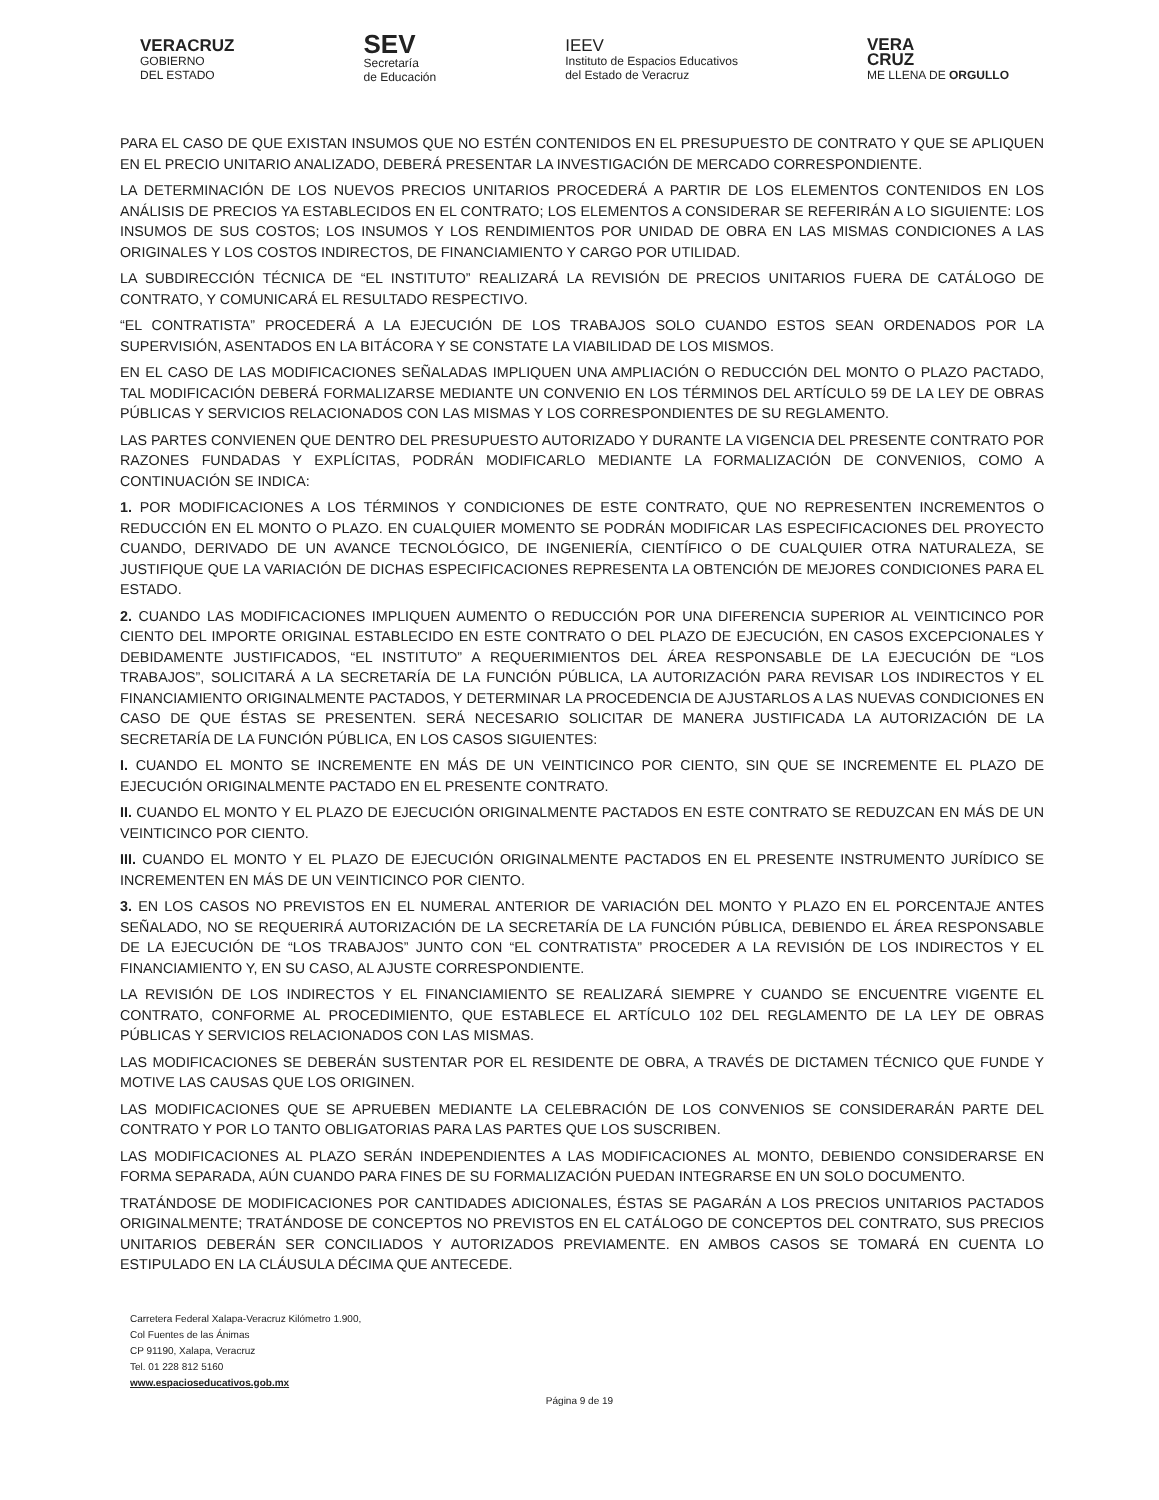VERACRUZ
GOBIERNO
DEL ESTADO
SEV
Secretaría
de Educación
IEEV
Instituto de Espacios Educativos
del Estado de Veracruz
VERA
CRUZ
ME LLENA DE ORGULLO
PARA EL CASO DE QUE EXISTAN INSUMOS QUE NO ESTÉN CONTENIDOS EN EL PRESUPUESTO DE CONTRATO Y QUE SE APLIQUEN EN EL PRECIO UNITARIO ANALIZADO, DEBERÁ PRESENTAR LA INVESTIGACIÓN DE MERCADO CORRESPONDIENTE.
LA DETERMINACIÓN DE LOS NUEVOS PRECIOS UNITARIOS PROCEDERÁ A PARTIR DE LOS ELEMENTOS CONTENIDOS EN LOS ANÁLISIS DE PRECIOS YA ESTABLECIDOS EN EL CONTRATO; LOS ELEMENTOS A CONSIDERAR SE REFERIRÁN A LO SIGUIENTE: LOS INSUMOS DE SUS COSTOS; LOS INSUMOS Y LOS RENDIMIENTOS POR UNIDAD DE OBRA EN LAS MISMAS CONDICIONES A LAS ORIGINALES Y LOS COSTOS INDIRECTOS, DE FINANCIAMIENTO Y CARGO POR UTILIDAD.
LA SUBDIRECCIÓN TÉCNICA DE “EL INSTITUTO” REALIZARÁ LA REVISIÓN DE PRECIOS UNITARIOS FUERA DE CATÁLOGO DE CONTRATO, Y COMUNICARÁ EL RESULTADO RESPECTIVO.
“EL CONTRATISTA” PROCEDERÁ A LA EJECUCIÓN DE LOS TRABAJOS SOLO CUANDO ESTOS SEAN ORDENADOS POR LA SUPERVISIÓN, ASENTADOS EN LA BITÁCORA Y SE CONSTATE LA VIABILIDAD DE LOS MISMOS.
EN EL CASO DE LAS MODIFICACIONES SEÑALADAS IMPLIQUEN UNA AMPLIACIÓN O REDUCCIÓN DEL MONTO O PLAZO PACTADO, TAL MODIFICACIÓN DEBERÁ FORMALIZARSE MEDIANTE UN CONVENIO EN LOS TÉRMINOS DEL ARTÍCULO 59 DE LA LEY DE OBRAS PÚBLICAS Y SERVICIOS RELACIONADOS CON LAS MISMAS Y LOS CORRESPONDIENTES DE SU REGLAMENTO.
LAS PARTES CONVIENEN QUE DENTRO DEL PRESUPUESTO AUTORIZADO Y DURANTE LA VIGENCIA DEL PRESENTE CONTRATO POR RAZONES FUNDADAS Y EXPLÍCITAS, PODRÁN MODIFICARLO MEDIANTE LA FORMALIZACIÓN DE CONVENIOS, COMO A CONTINUACIÓN SE INDICA:
1. POR MODIFICACIONES A LOS TÉRMINOS Y CONDICIONES DE ESTE CONTRATO, QUE NO REPRESENTEN INCREMENTOS O REDUCCIÓN EN EL MONTO O PLAZO. EN CUALQUIER MOMENTO SE PODRÁN MODIFICAR LAS ESPECIFICACIONES DEL PROYECTO CUANDO, DERIVADO DE UN AVANCE TECNOLÓGICO, DE INGENIERÍA, CIENTÍFICO O DE CUALQUIER OTRA NATURALEZA, SE JUSTIFIQUE QUE LA VARIACIÓN DE DICHAS ESPECIFICACIONES REPRESENTA LA OBTENCIÓN DE MEJORES CONDICIONES PARA EL ESTADO.
2. CUANDO LAS MODIFICACIONES IMPLIQUEN AUMENTO O REDUCCIÓN POR UNA DIFERENCIA SUPERIOR AL VEINTICINCO POR CIENTO DEL IMPORTE ORIGINAL ESTABLECIDO EN ESTE CONTRATO O DEL PLAZO DE EJECUCIÓN, EN CASOS EXCEPCIONALES Y DEBIDAMENTE JUSTIFICADOS, “EL INSTITUTO” A REQUERIMIENTOS DEL ÁREA RESPONSABLE DE LA EJECUCIÓN DE “LOS TRABAJOS”, SOLICITARÁ A LA SECRETARÍA DE LA FUNCIÓN PÚBLICA, LA AUTORIZACIÓN PARA REVISAR LOS INDIRECTOS Y EL FINANCIAMIENTO ORIGINALMENTE PACTADOS, Y DETERMINAR LA PROCEDENCIA DE AJUSTARLOS A LAS NUEVAS CONDICIONES EN CASO DE QUE ÉSTAS SE PRESENTEN. SERÁ NECESARIO SOLICITAR DE MANERA JUSTIFICADA LA AUTORIZACIÓN DE LA SECRETARÍA DE LA FUNCIÓN PÚBLICA, EN LOS CASOS SIGUIENTES:
I. CUANDO EL MONTO SE INCREMENTE EN MÁS DE UN VEINTICINCO POR CIENTO, SIN QUE SE INCREMENTE EL PLAZO DE EJECUCIÓN ORIGINALMENTE PACTADO EN EL PRESENTE CONTRATO.
II. CUANDO EL MONTO Y EL PLAZO DE EJECUCIÓN ORIGINALMENTE PACTADOS EN ESTE CONTRATO SE REDUZCAN EN MÁS DE UN VEINTICINCO POR CIENTO.
III. CUANDO EL MONTO Y EL PLAZO DE EJECUCIÓN ORIGINALMENTE PACTADOS EN EL PRESENTE INSTRUMENTO JURÍDICO SE INCREMENTEN EN MÁS DE UN VEINTICINCO POR CIENTO.
3. EN LOS CASOS NO PREVISTOS EN EL NUMERAL ANTERIOR DE VARIACIÓN DEL MONTO Y PLAZO EN EL PORCENTAJE ANTES SEÑALADO, NO SE REQUERIRÁ AUTORIZACIÓN DE LA SECRETARÍA DE LA FUNCIÓN PÚBLICA, DEBIENDO EL ÁREA RESPONSABLE DE LA EJECUCIÓN DE “LOS TRABAJOS” JUNTO CON “EL CONTRATISTA” PROCEDER A LA REVISIÓN DE LOS INDIRECTOS Y EL FINANCIAMIENTO Y, EN SU CASO, AL AJUSTE CORRESPONDIENTE.
LA REVISIÓN DE LOS INDIRECTOS Y EL FINANCIAMIENTO SE REALIZARÁ SIEMPRE Y CUANDO SE ENCUENTRE VIGENTE EL CONTRATO, CONFORME AL PROCEDIMIENTO, QUE ESTABLECE EL ARTÍCULO 102 DEL REGLAMENTO DE LA LEY DE OBRAS PÚBLICAS Y SERVICIOS RELACIONADOS CON LAS MISMAS.
LAS MODIFICACIONES SE DEBERÁN SUSTENTAR POR EL RESIDENTE DE OBRA, A TRAVÉS DE DICTAMEN TÉCNICO QUE FUNDE Y MOTIVE LAS CAUSAS QUE LOS ORIGINEN.
LAS MODIFICACIONES QUE SE APRUEBEN MEDIANTE LA CELEBRACIÓN DE LOS CONVENIOS SE CONSIDERARÁN PARTE DEL CONTRATO Y POR LO TANTO OBLIGATORIAS PARA LAS PARTES QUE LOS SUSCRIBEN.
LAS MODIFICACIONES AL PLAZO SERÁN INDEPENDIENTES A LAS MODIFICACIONES AL MONTO, DEBIENDO CONSIDERARSE EN FORMA SEPARADA, AÚN CUANDO PARA FINES DE SU FORMALIZACIÓN PUEDAN INTEGRARSE EN UN SOLO DOCUMENTO.
TRATÁNDOSE DE MODIFICACIONES POR CANTIDADES ADICIONALES, ÉSTAS SE PAGARÁN A LOS PRECIOS UNITARIOS PACTADOS ORIGINALMENTE; TRATÁNDOSE DE CONCEPTOS NO PREVISTOS EN EL CATÁLOGO DE CONCEPTOS DEL CONTRATO, SUS PRECIOS UNITARIOS DEBERÁN SER CONCILIADOS Y AUTORIZADOS PREVIAMENTE. EN AMBOS CASOS SE TOMARÁ EN CUENTA LO ESTIPULADO EN LA CLÁUSULA DÉCIMA QUE ANTECEDE.
Carretera Federal Xalapa-Veracruz Kilómetro 1.900,
Col Fuentes de las Ánimas
CP 91190, Xalapa, Veracruz
Tel. 01 228 812 5160
www.espacioseducativos.gob.mx
Página 9 de 19